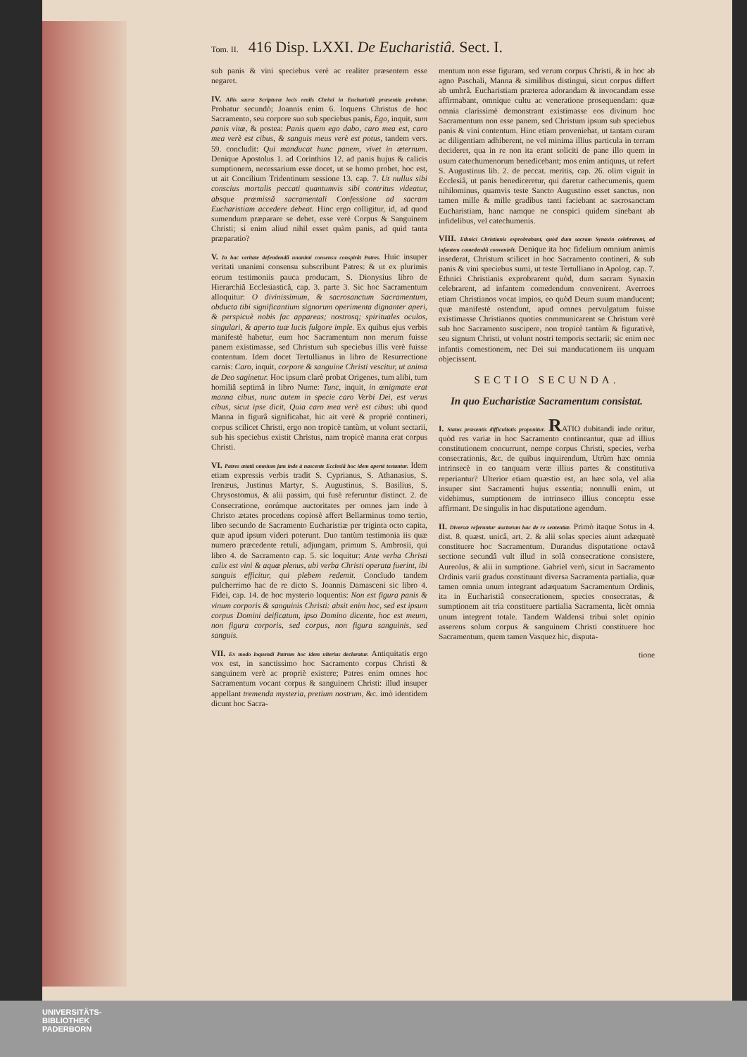Tom. II. 416 Disp. LXXI. De Eucharistiâ. Sect. I.
sub panis & vini speciebus verè ac realiter præsentem esse negaret.
IV. Aliis sacræ Scripturæ locis realis Christi in Eucharistiâ præsentia probatur. Probatur secundò; Joannis enim 6. loquens Christus de hoc Sacramento, seu corpore suo sub speciebus panis, Ego, inquit, sum panis vitæ, & postea: Panis quem ego dabo, caro mea est, caro mea verè est cibus, & sanguis meus verè est potus, tandem vers. 59. concludit: Qui manducat hunc panem, vivet in æternum. Denique Apostolus 1. ad Corinthios 12. ad panis hujus & calicis sumptionem, necessarium esse docet, ut se homo probet, hoc est, ut ait Concilium Tridentinum sessione 13. cap. 7. Ut nullus sibi conscius mortalis peccati quantumvis sibi contritus videatur, absque præmissâ sacramentali Confessione ad sacram Eucharistiam accedere debeat. Hinc ergo colligitur, id, ad quod sumendum præparare se debet, esse verè Corpus & Sanguinem Christi; si enim aliud nihil esset quàm panis, ad quid tanta præparatio?
V. In hac veritate defendendâ unanimi consensu conspirât Patres. Huic insuper veritati unanimi consensu subscribunt Patres: & ut ex plurimis eorum testimoniis pauca producam, S. Dionysius libro de Hierarchiâ Ecclesiasticâ, cap. 3. parte 3. Sic hoc Sacramentum alloquitur: O divinissimum, & sacrosanctum Sacramentum, obducta tibi significantium signorum operimenta dignanter aperi, & perspicuè nobis fac appareas; nostrosq; spirituales oculos, singulari, & aperto tuæ lucis fulgore imple. Ex quibus ejus verbis manifestè habetur, eum hoc Sacramentum non merum fuisse panem existimasse, sed Christum sub speciebus illis verè fuisse contentum. Idem docet Tertullianus in libro de Resurrectione carnis: Caro, inquit, corpore & sanguine Christi vescitur, ut anima de Deo saginetur. Hoc ipsum clarè probat Origenes, tum alibi, tum homiliâ septimâ in libro Nume: Tunc, inquit, in ænigmate erat manna cibus, nunc autem in specie caro Verbi Dei, est verus cibus, sicut ipse dicit, Quia caro mea verè est cibus: ubi quod Manna in figurâ significabat, hic ait verè & propriè contineri, corpus scilicet Christi, ergo non tropicè tantùm, ut volunt sectarii, sub his speciebus existit Christus, nam tropicè manna erat corpus Christi.
VI. Patres ætatû omnium jam inde à nascente Ecclesiâ hoc idem apertè testantur. Idem etiam expressis verbis tradit S. Cyprianus, S. Athanasius, S. Irenæus, Justinus Martyr, S. Augustinus, S. Basilius, S. Chrysostomus, & alii passim, qui fusè referuntur distinct. 2. de Consecratione, eorúmque auctoritates per omnes jam inde à Christo ætates procedens copiosè affert Bellarminus tomo tertio, libro secundo de Sacramento Eucharistiæ per triginta octo capita, quæ apud ipsum videri poterunt. Duo tantùm testimonia iis quæ numero præcedente retuli, adjungam, primum S. Ambrosii, qui libro 4. de Sacramento cap. 5. sic loquitur: Ante verba Christi calix est vini & aquæ plenus, ubi verba Christi operata fuerint, ibi sanguis efficitur, qui plebem redemit. Concludo tandem pulcherrimo hac de re dicto S. Joannis Damasceni sic libro 4. Fidei, cap. 14. de hoc mysterio loquentis: Non est figura panis & vinum corporis & sanguinis Christi: absit enim hoc, sed est ipsum corpus Domini deificatum, ipso Domino dicente, hoc est meum, non figura corporis, sed corpus, non figura sanguinis, sed sanguis.
VII. Ex modo loquendi Patrum hoc idem ulterius declaratur. Antiquitatis ergo vox est, in sanctissimo hoc Sacramento corpus Christi & sanguinem verè ac propriè existere; Patres enim omnes hoc Sacramentum vocant corpus & sanguinem Christi: illud insuper appellant tremenda mysteria, pretium nostrum, &c. imò identidem dicunt hoc Sacra-
mentum non esse figuram, sed verum corpus Christi, & in hoc ab agno Paschali, Manna & similibus distingui, sicut corpus differt ab umbrâ. Eucharistiam præterea adorandam & invocandam esse affirmabant, omnique cultu ac veneratione prosequendam: quæ omnia clarissimè demonstrant existimasse eos divinum hoc Sacramentum non esse panem, sed Christum ipsum sub speciebus panis & vini contentum. Hinc etiam proveniebat, ut tantam curam ac diligentiam adhiberent, ne vel minima illius particula in terram decideret, qua in re non ita erant soliciti de pane illo quem in usum catechumenorum benedicebant; mos enim antiquus, ut refert S. Augustinus lib. 2. de peccat. meritis, cap. 26. olim viguit in Ecclesiâ, ut panis benediceretur, qui daretur cathecumenis, quem nihilominus, quamvis teste Sancto Augustino esset sanctus, non tamen mille & mille gradibus tanti faciebant ac sacrosanctam Eucharistiam, hanc namque ne conspici quidem sinebant ab infidelibus, vel catechumenis.
VIII. Ethnici Christianis exprobrabant, quòd dum sacram Synaxin celebrarent, ad infantem comedendû convenirêt. Denique ita hoc fidelium omnium animis insederat, Christum scilicet in hoc Sacramento contineri, & sub panis & vini speciebus sumi, ut teste Tertulliano in Apolog. cap. 7. Ethnici Christianis exprobrarent quòd, dum sacram Synaxin celebrarent, ad infantem comedendum convenirent. Averroes etiam Christianos vocat impios, eo quòd Deum suum manducent; quæ manifestè ostendunt, apud omnes pervulgatum fuisse existimasse Christianos quoties communicarent se Christum verè sub hoc Sacramento suscipere, non tropicè tantùm & figurativè, seu signum Christi, ut volunt nostri temporis sectarii; sic enim nec infantis comestionem, nec Dei sui manducationem iis unquam objecissent.
SECTIO SECUNDA.
In quo Eucharistiæ Sacramentum consistat.
I. Status præsentis difficultatis proponitur. RATIO dubitandi inde oritur, quòd res variæ in hoc Sacramento contineantur, quæ ad illius constitutionem concurrunt, nempe corpus Christi, species, verba consecrationis, &c. de quibus inquirendum, Utrùm hæc omnia intrinsecè in eo tanquam veræ illius partes & constitutiva reperiantur? Ulterior etiam quæstio est, an hæc sola, vel alia insuper sint Sacramenti hujus essentia; nonnulli enim, ut videbimus, sumptionem de intrinseco illius conceptu esse affirmant. De singulis in hac disputatione agendum.
II. Diversæ referuntur auctorum hac de re sententiæ. Primò itaque Sotus in 4. dist. 8. quæst. unicâ, art. 2. & alii solas species aiunt adæquatè constituere hoc Sacramentum. Durandus disputatione octavâ sectione secundâ vult illud in solâ consecratione consistere, Aureolus, & alii in sumptione. Gabriel verò, sicut in Sacramento Ordinis varii gradus constituunt diversa Sacramenta partialia, quæ tamen omnia unum integrant adæquatum Sacramentum Ordinis, ita in Eucharistiâ consecrationem, species consecratas, & sumptionem ait tria constituere partialia Sacramenta, licèt omnia unum integrent totale. Tandem Waldensi tribui solet opinio asserens solum corpus & sanguinem Christi constituere hoc Sacramentum, quem tamen Vasquez hic, disputa-
tione
UNIVERSITÄTS-
BIBLIOTHEK
PADERBORN